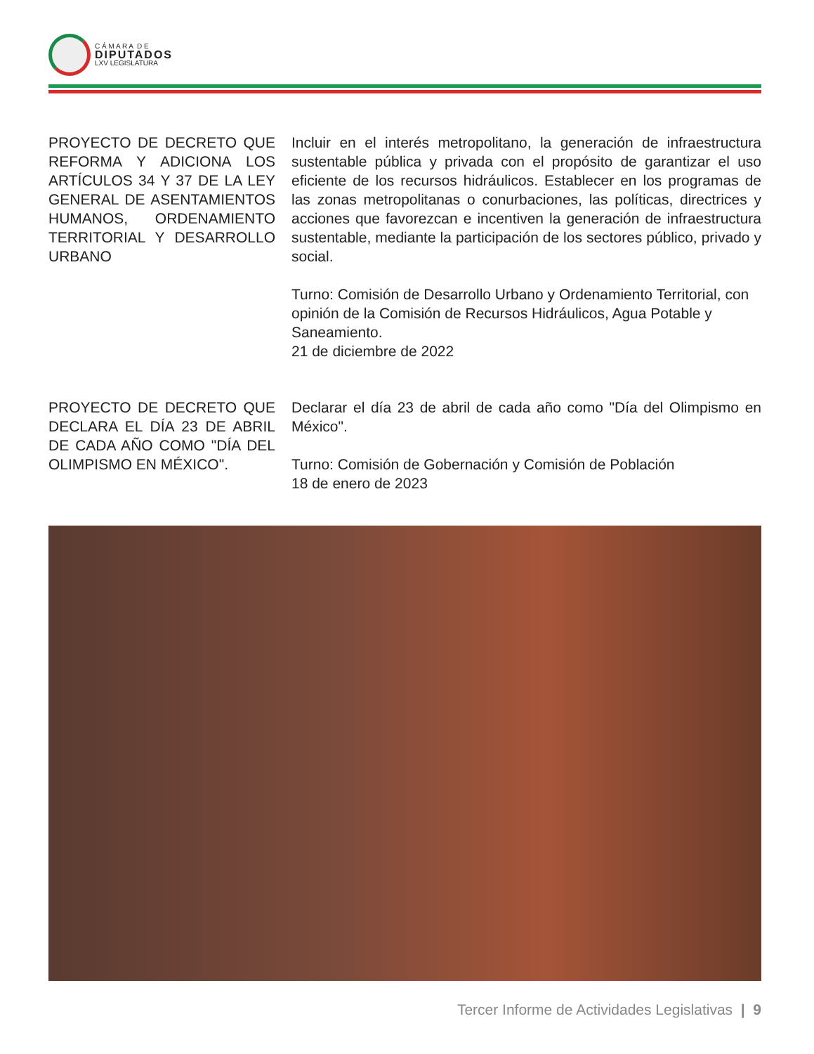C Á M A R A D E
DIPUTADOS
LXV LEGISLATURA
PROYECTO DE DECRETO QUE REFORMA Y ADICIONA LOS ARTÍCULOS 34 Y 37 DE LA LEY GENERAL DE ASENTAMIENTOS HUMANOS, ORDENAMIENTO TERRITORIAL Y DESARROLLO URBANO
Incluir en el interés metropolitano, la generación de infraestructura sustentable pública y privada con el propósito de garantizar el uso eficiente de los recursos hidráulicos. Establecer en los programas de las zonas metropolitanas o conurbaciones, las políticas, directrices y acciones que favorezcan e incentiven la generación de infraestructura sustentable, mediante la participación de los sectores público, privado y social.
Turno: Comisión de Desarrollo Urbano y Ordenamiento Territorial, con opinión de la Comisión de Recursos Hidráulicos, Agua Potable y Saneamiento.
21 de diciembre de 2022
PROYECTO DE DECRETO QUE DECLARA EL DÍA 23 DE ABRIL DE CADA AÑO COMO "DÍA DEL OLIMPISMO EN MÉXICO".
Declarar el día 23 de abril de cada año como "Día del Olimpismo en México".
Turno: Comisión de Gobernación y Comisión de Población
18 de enero de 2023
Tercer Informe de Actividades Legislativas | 9